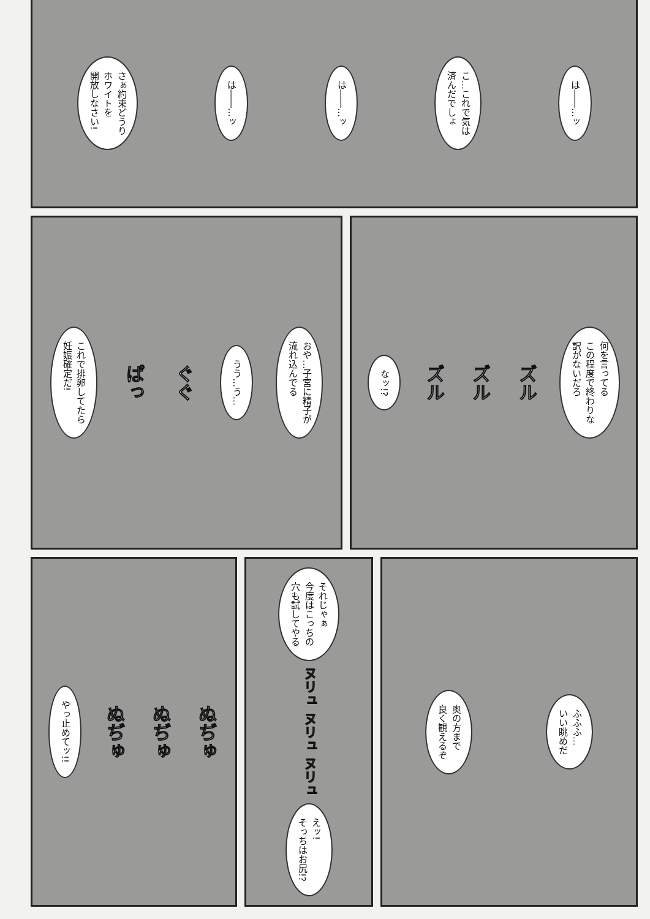は――…ッ
こ…これで気は
済んだでしょ
は――…ッ
は――…ッ
さぁ約束どうり
ホワイトを
開放しなさい!
何を言ってる
この程度で終わりな
訳がないだろ
ズル
ズル
ズル
なッ!?
おや…子宮に精子が
流れ込んでる
うう…う…
ぐぐ
ぱっ
これで排卵してたら
妊娠確定だ!
ふふふ…
いい眺めだ
奥の方まで
良く観えるぞ
それじゃぁ
今度はこっちの
穴も試してやる
ヌリュ ヌリュ ヌリュ
えッ!
そっちはお尻!?
ぬぢゅ
ぬぢゅ
ぬぢゅ
やっ止めてッ!!